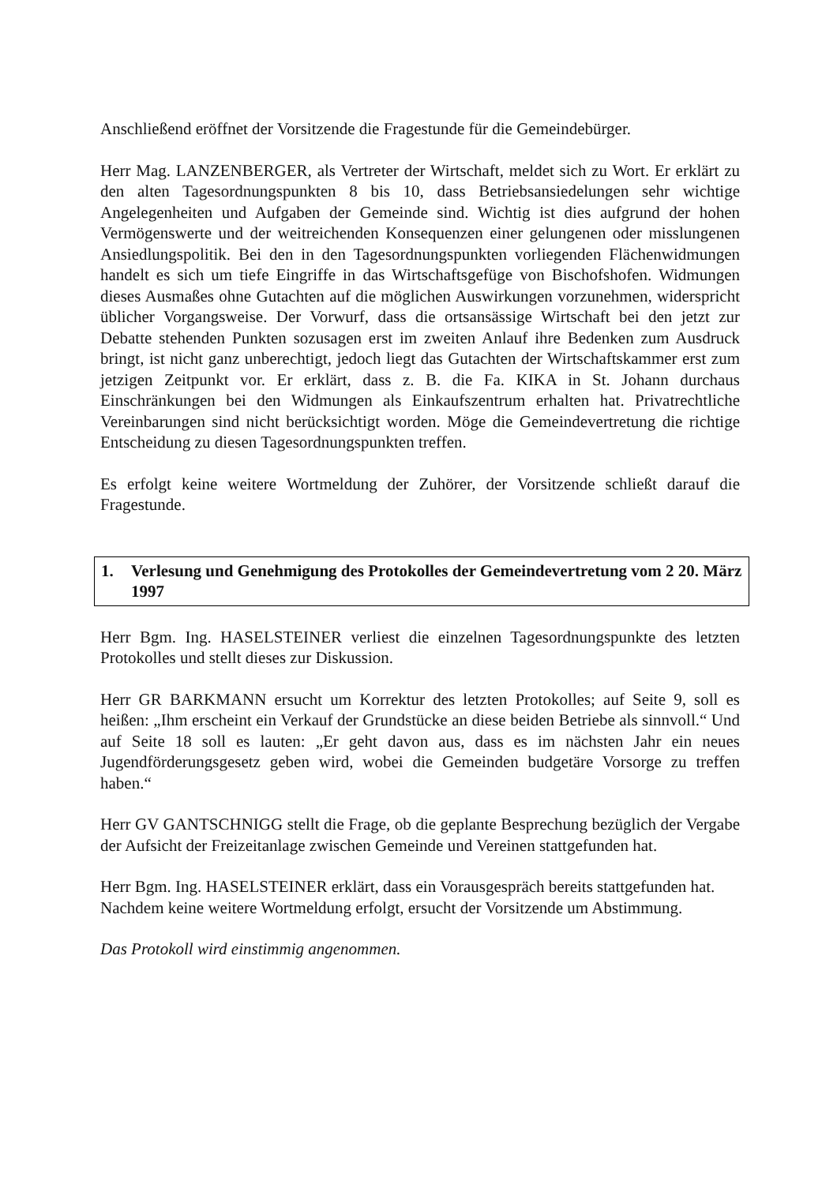Anschließend eröffnet der Vorsitzende die Fragestunde für die Gemeindebürger.
Herr Mag. LANZENBERGER, als Vertreter der Wirtschaft, meldet sich zu Wort. Er erklärt zu den alten Tagesordnungspunkten 8 bis 10, dass Betriebsansiedelungen sehr wichtige Angelegenheiten und Aufgaben der Gemeinde sind. Wichtig ist dies aufgrund der hohen Vermögenswerte und der weitreichenden Konsequenzen einer gelungenen oder misslungenen Ansiedlungspolitik. Bei den in den Tagesordnungspunkten vorliegenden Flächenwidmungen handelt es sich um tiefe Eingriffe in das Wirtschaftsgefüge von Bischofshofen. Widmungen dieses Ausmaßes ohne Gutachten auf die möglichen Auswirkungen vorzunehmen, widerspricht üblicher Vorgangsweise. Der Vorwurf, dass die ortsansässige Wirtschaft bei den jetzt zur Debatte stehenden Punkten sozusagen erst im zweiten Anlauf ihre Bedenken zum Ausdruck bringt, ist nicht ganz unberechtigt, jedoch liegt das Gutachten der Wirtschaftskammer erst zum jetzigen Zeitpunkt vor. Er erklärt, dass z. B. die Fa. KIKA in St. Johann durchaus Einschränkungen bei den Widmungen als Einkaufszentrum erhalten hat. Privatrechtliche Vereinbarungen sind nicht berücksichtigt worden. Möge die Gemeindevertretung die richtige Entscheidung zu diesen Tagesordnungspunkten treffen.
Es erfolgt keine weitere Wortmeldung der Zuhörer, der Vorsitzende schließt darauf die Fragestunde.
1. Verlesung und Genehmigung des Protokolles der Gemeindevertretung vom 2 20. März 1997
Herr Bgm. Ing. HASELSTEINER verliest die einzelnen Tagesordnungspunkte des letzten Protokolles und stellt dieses zur Diskussion.
Herr GR BARKMANN ersucht um Korrektur des letzten Protokolles; auf Seite 9, soll es heißen: „Ihm erscheint ein Verkauf der Grundstücke an diese beiden Betriebe als sinnvoll.“ Und auf Seite 18 soll es lauten: „Er geht davon aus, dass es im nächsten Jahr ein neues Jugendförderungsgesetz geben wird, wobei die Gemeinden budgetäre Vorsorge zu treffen haben.“
Herr GV GANTSCHNIGG stellt die Frage, ob die geplante Besprechung bezüglich der Vergabe der Aufsicht der Freizeitanlage zwischen Gemeinde und Vereinen stattgefunden hat.
Herr Bgm. Ing. HASELSTEINER erklärt, dass ein Vorausgespräch bereits stattgefunden hat.
Nachdem keine weitere Wortmeldung erfolgt, ersucht der Vorsitzende um Abstimmung.
Das Protokoll wird einstimmig angenommen.